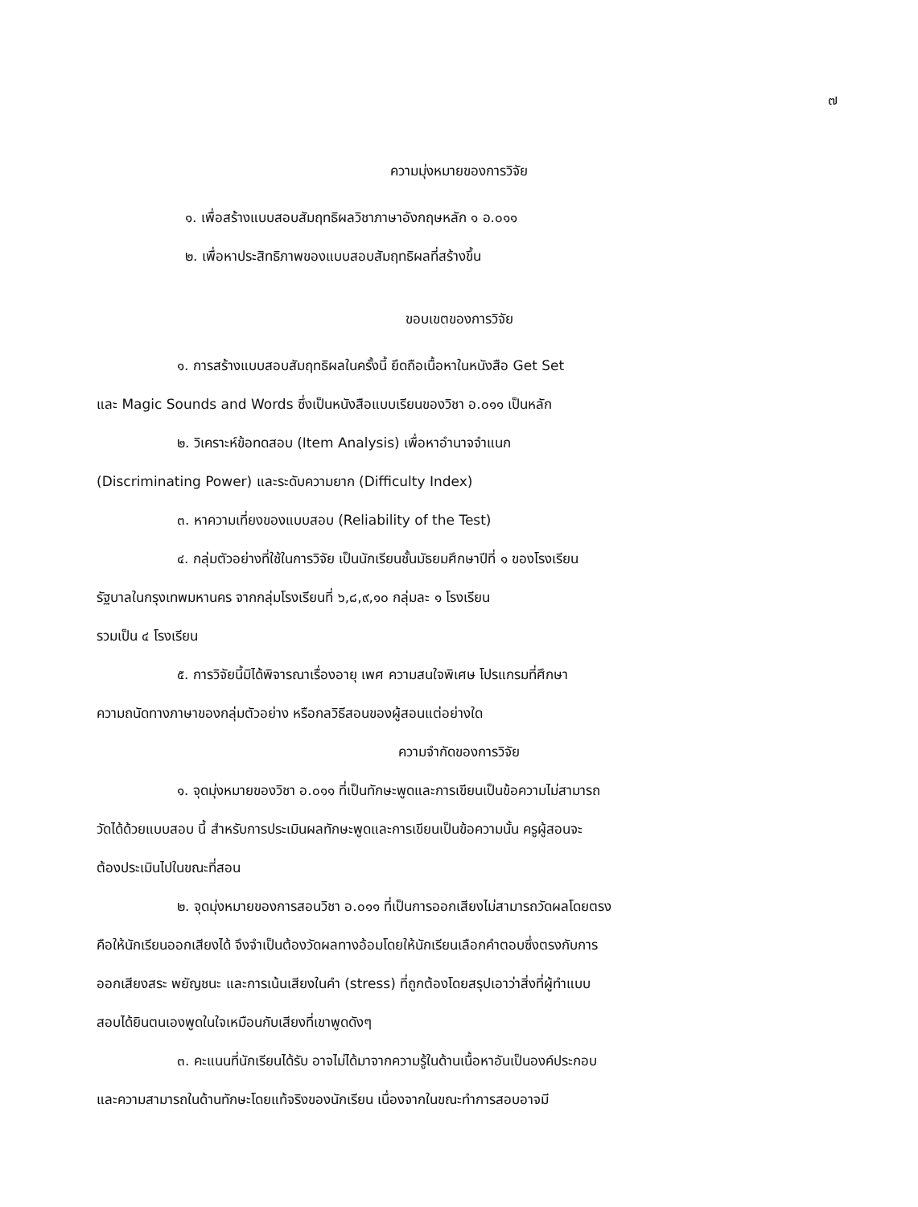๗
ความมุ่งหมายของการวิจัย
๑. เพื่อสร้างแบบสอบสัมฤทธิผลวิชาภาษาอังกฤษหลัก ๑ อ.๐๑๑
๒. เพื่อหาประสิทธิภาพของแบบสอบสัมฤทธิผลที่สร้างขึ้น
ขอบเขตของการวิจัย
๑. การสร้างแบบสอบสัมฤทธิผลในครั้งนี้ ยึดถือเนื้อหาในหนังสือ Get Set
และ Magic Sounds and Words ซึ่งเป็นหนังสือแบบเรียนของวิชา อ.๐๑๑ เป็นหลัก
๒. วิเคราะห์ข้อทดสอบ (Item Analysis) เพื่อหาอำนาจจำแนก
(Discriminating Power) และระดับความยาก (Difficulty Index)
๓. หาความเที่ยงของแบบสอบ (Reliability of the Test)
๔. กลุ่มตัวอย่างที่ใช้ในการวิจัย เป็นนักเรียนชั้นมัธยมศึกษาปีที่ ๑ ของโรงเรียน
รัฐบาลในกรุงเทพมหานคร จากกลุ่มโรงเรียนที่ ๖,๘,๙,๑๐ กลุ่มละ ๑ โรงเรียน
รวมเป็น ๔ โรงเรียน
๕. การวิจัยนี้มิได้พิจารณาเรื่องอายุ เพศ ความสนใจพิเศษ โปรแกรมที่ศึกษา
ความถนัดทางภาษาของกลุ่มตัวอย่าง หรือกลวิธีสอนของผู้สอนแต่อย่างใด
ความจำกัดของการวิจัย
๑. จุดมุ่งหมายของวิชา อ.๐๑๑ ที่เป็นทักษะพูดและการเขียนเป็นข้อความไม่สามารถ
วัดได้ด้วยแบบสอบ นี้ สำหรับการประเมินผลทักษะพูดและการเขียนเป็นข้อความนั้น ครูผู้สอนจะ
ต้องประเมินไปในขณะที่สอน
๒. จุดมุ่งหมายของการสอนวิชา อ.๐๑๑ ที่เป็นการออกเสียงไม่สามารถวัดผลโดยตรง
คือให้นักเรียนออกเสียงได้ จึงจำเป็นต้องวัดผลทางอ้อมโดยให้นักเรียนเลือกคำตอบซึ่งตรงกับการ
ออกเสียงสระ พยัญชนะ และการเน้นเสียงในคำ (stress) ที่ถูกต้องโดยสรุปเอาว่าสิ่งที่ผู้ทำแบบ
สอบได้ยินตนเองพูดในใจเหมือนกับเสียงที่เขาพูดดังๆ
๓. คะแนนที่นักเรียนได้รับ อาจไม่ได้มาจากความรู้ในด้านเนื้อหาอันเป็นองค์ประกอบ
และความสามารถในด้านทักษะโดยแท้จริงของนักเรียน เนื่องจากในขณะทำการสอบอาจมี